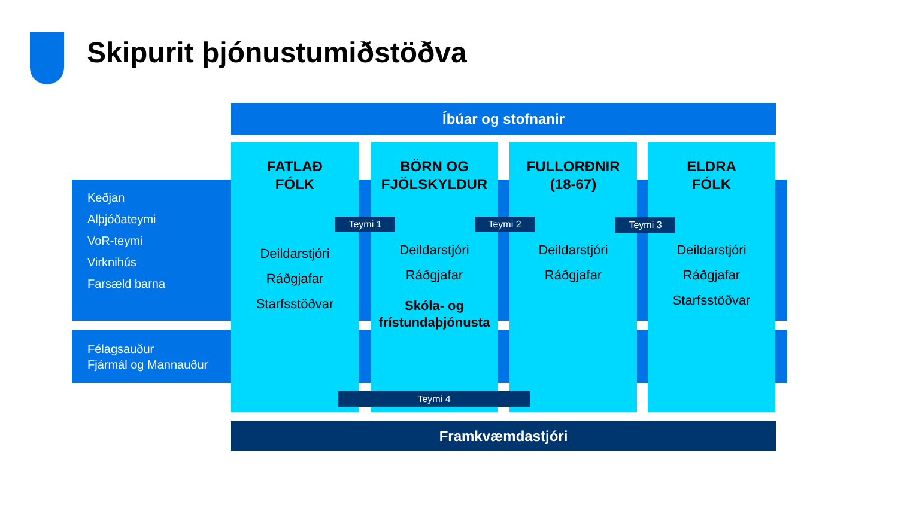Skipurit þjónustumiðstöðva
Íbúar og stofnanir
Keðjan
Alþjóðateymi
VoR-teymi
Virknihús
Farsæld barna
Félagsauður
Fjármál og Mannauður
FATLAÐ
FÓLK
Deildarstjóri
Ráðgjafar
Starfsstöðvar
BÖRN OG
FJÖLSKYLDUR
Deildarstjóri
Ráðgjafar
Skóla- og
frístundaþjónusta
FULLORÐNIR
(18-67)
Deildarstjóri
Ráðgjafar
ELDRA
FÓLK
Deildarstjóri
Ráðgjafar
Starfsstöðvar
Teymi 1 Teymi 2 Teymi 3
Teymi 4
Framkvæmdastjóri